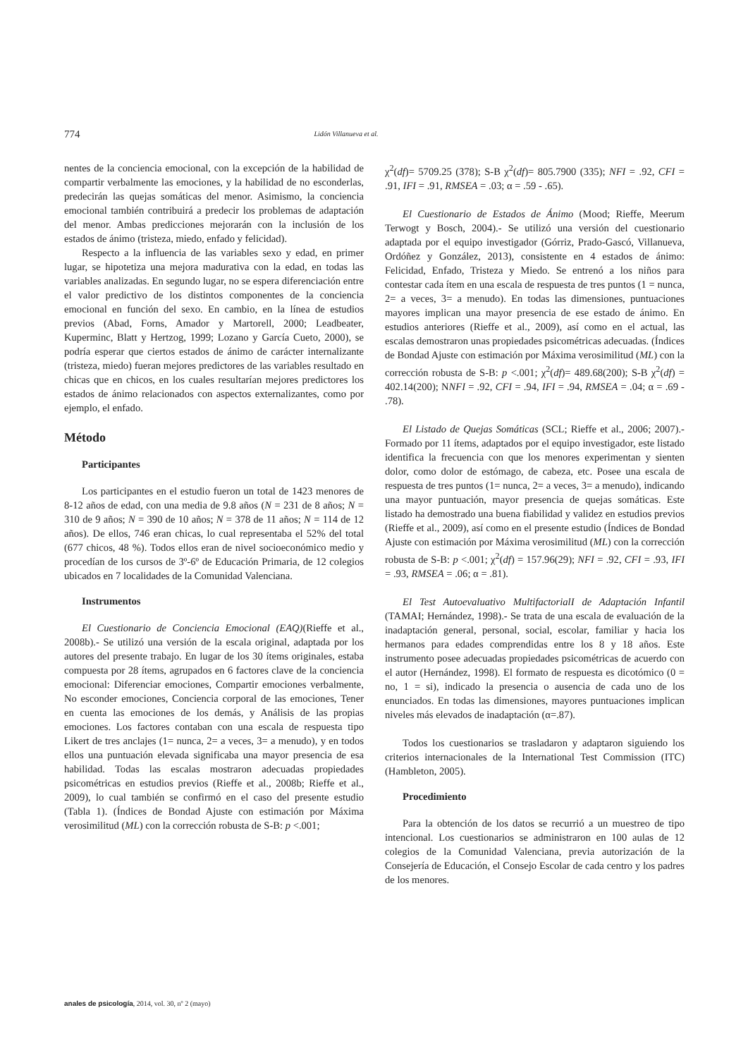774
Lidón Villanueva et al.
nentes de la conciencia emocional, con la excepción de la habilidad de compartir verbalmente las emociones, y la habilidad de no esconderlas, predecirán las quejas somáticas del menor. Asimismo, la conciencia emocional también contribuirá a predecir los problemas de adaptación del menor. Ambas predicciones mejorarán con la inclusión de los estados de ánimo (tristeza, miedo, enfado y felicidad).
Respecto a la influencia de las variables sexo y edad, en primer lugar, se hipotetiza una mejora madurativa con la edad, en todas las variables analizadas. En segundo lugar, no se espera diferenciación entre el valor predictivo de los distintos componentes de la conciencia emocional en función del sexo. En cambio, en la línea de estudios previos (Abad, Forns, Amador y Martorell, 2000; Leadbeater, Kuperminc, Blatt y Hertzog, 1999; Lozano y García Cueto, 2000), se podría esperar que ciertos estados de ánimo de carácter internalizante (tristeza, miedo) fueran mejores predictores de las variables resultado en chicas que en chicos, en los cuales resultarían mejores predictores los estados de ánimo relacionados con aspectos externalizantes, como por ejemplo, el enfado.
Método
Participantes
Los participantes en el estudio fueron un total de 1423 menores de 8-12 años de edad, con una media de 9.8 años (N = 231 de 8 años; N = 310 de 9 años; N = 390 de 10 años; N = 378 de 11 años; N = 114 de 12 años). De ellos, 746 eran chicas, lo cual representaba el 52% del total (677 chicos, 48 %). Todos ellos eran de nivel socioeconómico medio y procedían de los cursos de 3º-6º de Educación Primaria, de 12 colegios ubicados en 7 localidades de la Comunidad Valenciana.
Instrumentos
El Cuestionario de Conciencia Emocional (EAQ)(Rieffe et al., 2008b).- Se utilizó una versión de la escala original, adaptada por los autores del presente trabajo. En lugar de los 30 ítems originales, estaba compuesta por 28 ítems, agrupados en 6 factores clave de la conciencia emocional: Diferenciar emociones, Compartir emociones verbalmente, No esconder emociones, Conciencia corporal de las emociones, Tener en cuenta las emociones de los demás, y Análisis de las propias emociones. Los factores contaban con una escala de respuesta tipo Likert de tres anclajes (1= nunca, 2= a veces, 3= a menudo), y en todos ellos una puntuación elevada significaba una mayor presencia de esa habilidad. Todas las escalas mostraron adecuadas propiedades psicométricas en estudios previos (Rieffe et al., 2008b; Rieffe et al., 2009), lo cual también se confirmó en el caso del presente estudio (Tabla 1). (Índices de Bondad Ajuste con estimación por Máxima verosimilitud (ML) con la corrección robusta de S-B: p <.001;
χ<sup>2</sup>(df)= 5709.25 (378); S-B χ<sup>2</sup>(df)= 805.7900 (335); NFI = .92, CFI = .91, IFI = .91, RMSEA = .03; α = .59 - .65).
El Cuestionario de Estados de Ánimo (Mood; Rieffe, Meerum Terwogt y Bosch, 2004).- Se utilizó una versión del cuestionario adaptada por el equipo investigador (Górriz, Prado-Gascó, Villanueva, Ordóñez y González, 2013), consistente en 4 estados de ánimo: Felicidad, Enfado, Tristeza y Miedo. Se entrenó a los niños para contestar cada ítem en una escala de respuesta de tres puntos (1 = nunca, 2= a veces, 3= a menudo). En todas las dimensiones, puntuaciones mayores implican una mayor presencia de ese estado de ánimo. En estudios anteriores (Rieffe et al., 2009), así como en el actual, las escalas demostraron unas propiedades psicométricas adecuadas. (Índices de Bondad Ajuste con estimación por Máxima verosimilitud (ML) con la corrección robusta de S-B: p <.001; χ<sup>2</sup>(df)= 489.68(200); S-B χ<sup>2</sup>(df) = 402.14(200); NNFI = .92, CFI = .94, IFI = .94, RMSEA = .04; α = .69 - .78).
El Listado de Quejas Somáticas (SCL; Rieffe et al., 2006; 2007).- Formado por 11 ítems, adaptados por el equipo investigador, este listado identifica la frecuencia con que los menores experimentan y sienten dolor, como dolor de estómago, de cabeza, etc. Posee una escala de respuesta de tres puntos (1= nunca, 2= a veces, 3= a menudo), indicando una mayor puntuación, mayor presencia de quejas somáticas. Este listado ha demostrado una buena fiabilidad y validez en estudios previos (Rieffe et al., 2009), así como en el presente estudio (Índices de Bondad Ajuste con estimación por Máxima verosimilitud (ML) con la corrección robusta de S-B: p <.001; χ<sup>2</sup>(df) = 157.96(29); NFI = .92, CFI = .93, IFI = .93, RMSEA = .06; α = .81).
El Test Autoevaluativo MultifactorialI de Adaptación Infantil (TAMAI; Hernández, 1998).- Se trata de una escala de evaluación de la inadaptación general, personal, social, escolar, familiar y hacia los hermanos para edades comprendidas entre los 8 y 18 años. Este instrumento posee adecuadas propiedades psicométricas de acuerdo con el autor (Hernández, 1998). El formato de respuesta es dicotómico (0 = no, 1 = si), indicado la presencia o ausencia de cada uno de los enunciados. En todas las dimensiones, mayores puntuaciones implican niveles más elevados de inadaptación (α=.87).
Todos los cuestionarios se trasladaron y adaptaron siguiendo los criterios internacionales de la International Test Commission (ITC) (Hambleton, 2005).
Procedimiento
Para la obtención de los datos se recurrió a un muestreo de tipo intencional. Los cuestionarios se administraron en 100 aulas de 12 colegios de la Comunidad Valenciana, previa autorización de la Consejería de Educación, el Consejo Escolar de cada centro y los padres de los menores.
anales de psicología, 2014, vol. 30, nº 2 (mayo)